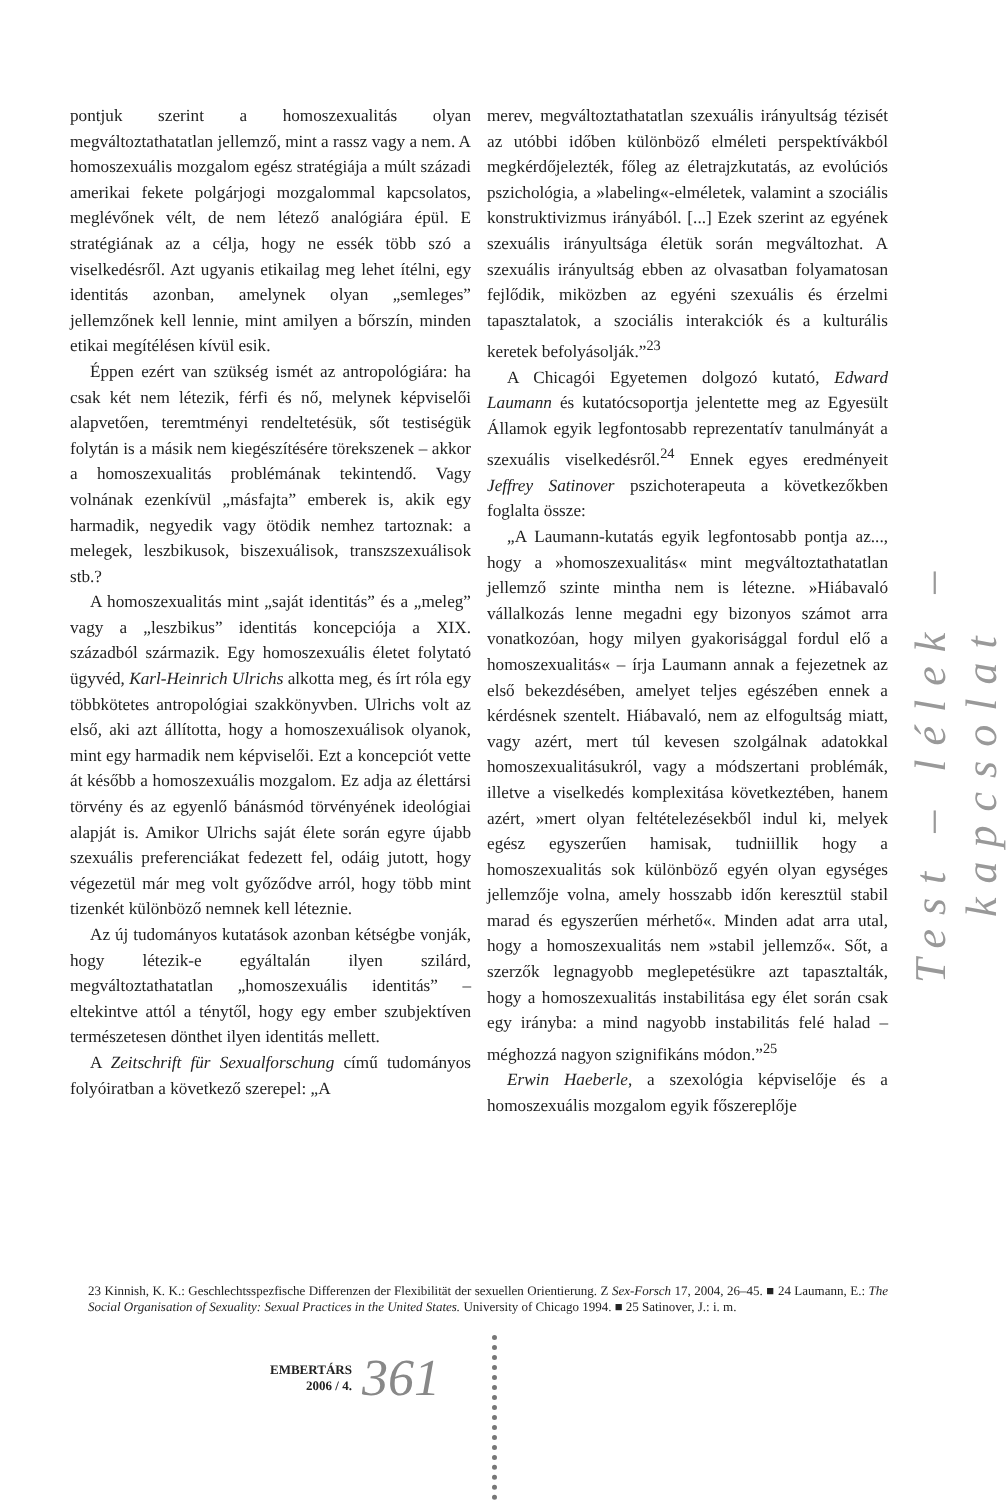pontjuk szerint a homoszexualitás olyan megváltoztathatatlan jellemző, mint a rassz vagy a nem. A homoszexuális mozgalom egész stratégiája a múlt századi amerikai fekete polgárjogi mozgalommal kapcsolatos, meglévőnek vélt, de nem létező analógiára épül. E stratégiának az a célja, hogy ne essék több szó a viselkedésről. Azt ugyanis etikailag meg lehet ítélni, egy identitás azonban, amelynek olyan „semleges” jellemzőnek kell lennie, mint amilyen a bőrszín, minden etikai megítélésen kívül esik.
Éppen ezért van szükség ismét az antropológiára: ha csak két nem létezik, férfi és nő, melynek képviselői alapvetően, teremtményi rendeltetésük, sőt testiségük folytán is a másik nem kiegészítésére törekszenek – akkor a homoszexualitás problémának tekintendő. Vagy volnának ezenkívül „másfajta” emberek is, akik egy harmadik, negyedik vagy ötödik nemhez tartoznak: a melegek, leszbikusok, biszexuálisok, transzszexuálisok stb.?
A homoszexualitás mint „saját identitás” és a „meleg” vagy a „leszbikus” identitás koncepciója a XIX. századból származik. Egy homoszexuális életet folytató ügyvéd, Karl-Heinrich Ulrichs alkotta meg, és írt róla egy többkötetes antropológiai szakkönyvben. Ulrichs volt az első, aki azt állította, hogy a homoszexuálisok olyanok, mint egy harmadik nem képviselői. Ezt a koncepciót vette át később a homoszexuális mozgalom. Ez adja az élettársi törvény és az egyenlő bánásmód törvényének ideológiai alapját is. Amikor Ulrichs saját élete során egyre újabb szexuális preferenciákat fedezett fel, odáig jutott, hogy végezetül már meg volt győződve arról, hogy több mint tizenkét különböző nemnek kell léteznie.
Az új tudományos kutatások azonban kétségbe vonják, hogy létezik-e egyáltalán ilyen szilárd, megváltoztathatatlan „homoszexuális identitás” – eltekintve attól a ténytől, hogy egy ember szubjektíven természetesen dönthet ilyen identitás mellett.
A Zeitschrift für Sexualforschung című tudományos folyóiratban a következő szerepel: „A
merev, megváltoztathatatlan szexuális irányultság tézisét az utóbbi időben különböző elméleti perspektívákból megkérdőjelezték, főleg az életrajzkutatás, az evolúciós pszichológia, a »labeling«-elméletek, valamint a szociális konstruktivizmus irányából. [...] Ezek szerint az egyének szexuális irányultsága életük során megváltozhat. A szexuális irányultság ebben az olvasatban folyamatosan fejlődik, miközben az egyéni szexuális és érzelmi tapasztalatok, a szociális interakciók és a kulturális keretek befolyásolják.”<sup>23</sup>
A Chicagói Egyetemen dolgozó kutató, Edward Laumann és kutatócsoportja jelentette meg az Egyesült Államok egyik legfontosabb reprezentatív tanulmányát a szexuális viselkedésről.<sup>24</sup> Ennek egyes eredményeit Jeffrey Satinover pszichoterapeuta a következőkben foglalta össze:
„A Laumann-kutatás egyik legfontosabb pontja az..., hogy a »homoszexualitás« mint megváltoztathatatlan jellemző szinte mintha nem is létezne. »Hiábavaló vállalkozás lenne megadni egy bizonyos számot arra vonatkozóan, hogy milyen gyakorisággal fordul elő a homoszexualitás« – írja Laumann annak a fejezetnek az első bekezdésében, amelyet teljes egészében ennek a kérdésnek szentelt. Hiábavaló, nem az elfogultság miatt, vagy azért, mert túl kevesen szolgálnak adatokkal homoszexualitásukról, vagy a módszertani problémák, illetve a viselkedés komplexitása következtében, hanem azért, »mert olyan feltételezésekből indul ki, melyek egész egyszerűen hamisak, tudniillik hogy a homoszexualitás sok különböző egyén olyan egységes jellemzője volna, amely hosszabb időn keresztül stabil marad és egyszerűen mérhető«. Minden adat arra utal, hogy a homoszexualitás nem »stabil jellemző«. Sőt, a szerzők legnagyobb meglepetésükre azt tapasztalták, hogy a homoszexualitás instabilitása egy élet során csak egy irányba: a mind nagyobb instabilitás felé halad – méghozzá nagyon szignifikáns módon.”<sup>25</sup>
Erwin Haeberle, a szexológia képviselője és a homoszexuális mozgalom egyik főszereplője
23 Kinnish, K. K.: Geschlechtsspezfische Differenzen der Flexibilität der sexuellen Orientierung. Z Sex-Forsch 17, 2004, 26–45. ■ 24 Laumann, E.: The Social Organisation of Sexuality: Sexual Practices in the United States. University of Chicago 1994. ■ 25 Satinover, J.: i. m.
Test – lélek – kapcsolat
EMBERTÁRS
2006 / 4.
361